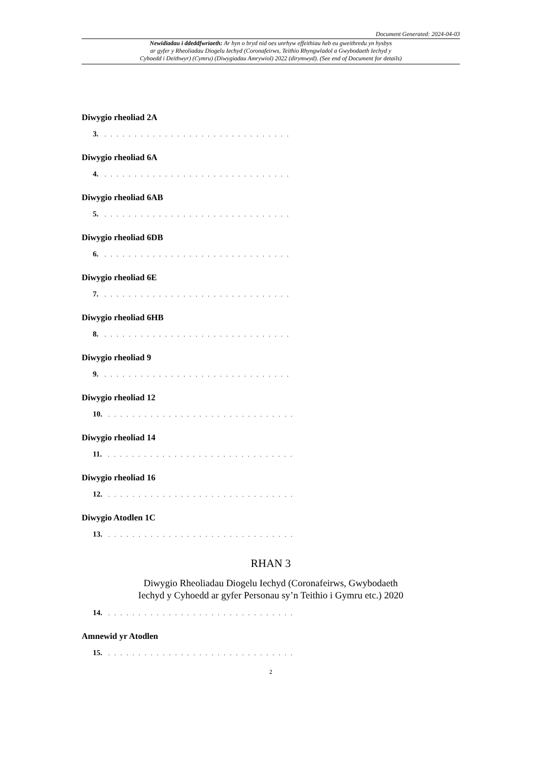Document Generated: 2024-04-03
Newidiadau i ddeddfwriaeth: Ar hyn o bryd nid oes unrhyw effeithiau heb eu gweithredu yn hysbys
ar gyfer y Rheoliadau Diogelu Iechyd (Coronafeirws, Teithio Rhyngwladol a Gwybodaeth Iechyd y
Cyhoedd i Deithwyr) (Cymru) (Diwygiadau Amrywiol) 2022 (dirymwyd). (See end of Document for details)
Diwygio rheoliad 2A
3. . . . . . . . . . . . . . . . . . . . . . . . . . . . . . . .
Diwygio rheoliad 6A
4. . . . . . . . . . . . . . . . . . . . . . . . . . . . . . . .
Diwygio rheoliad 6AB
5. . . . . . . . . . . . . . . . . . . . . . . . . . . . . . . .
Diwygio rheoliad 6DB
6. . . . . . . . . . . . . . . . . . . . . . . . . . . . . . . .
Diwygio rheoliad 6E
7. . . . . . . . . . . . . . . . . . . . . . . . . . . . . . . .
Diwygio rheoliad 6HB
8. . . . . . . . . . . . . . . . . . . . . . . . . . . . . . . .
Diwygio rheoliad 9
9. . . . . . . . . . . . . . . . . . . . . . . . . . . . . . . .
Diwygio rheoliad 12
10. . . . . . . . . . . . . . . . . . . . . . . . . . . . . . . .
Diwygio rheoliad 14
11. . . . . . . . . . . . . . . . . . . . . . . . . . . . . . . .
Diwygio rheoliad 16
12. . . . . . . . . . . . . . . . . . . . . . . . . . . . . . . .
Diwygio Atodlen 1C
13. . . . . . . . . . . . . . . . . . . . . . . . . . . . . . . .
RHAN 3
Diwygio Rheoliadau Diogelu Iechyd (Coronafeirws, Gwybodaeth
Iechyd y Cyhoedd ar gyfer Personau sy’n Teithio i Gymru etc.) 2020
14. . . . . . . . . . . . . . . . . . . . . . . . . . . . . . . .
Amnewid yr Atodlen
15. . . . . . . . . . . . . . . . . . . . . . . . . . . . . . . .
2